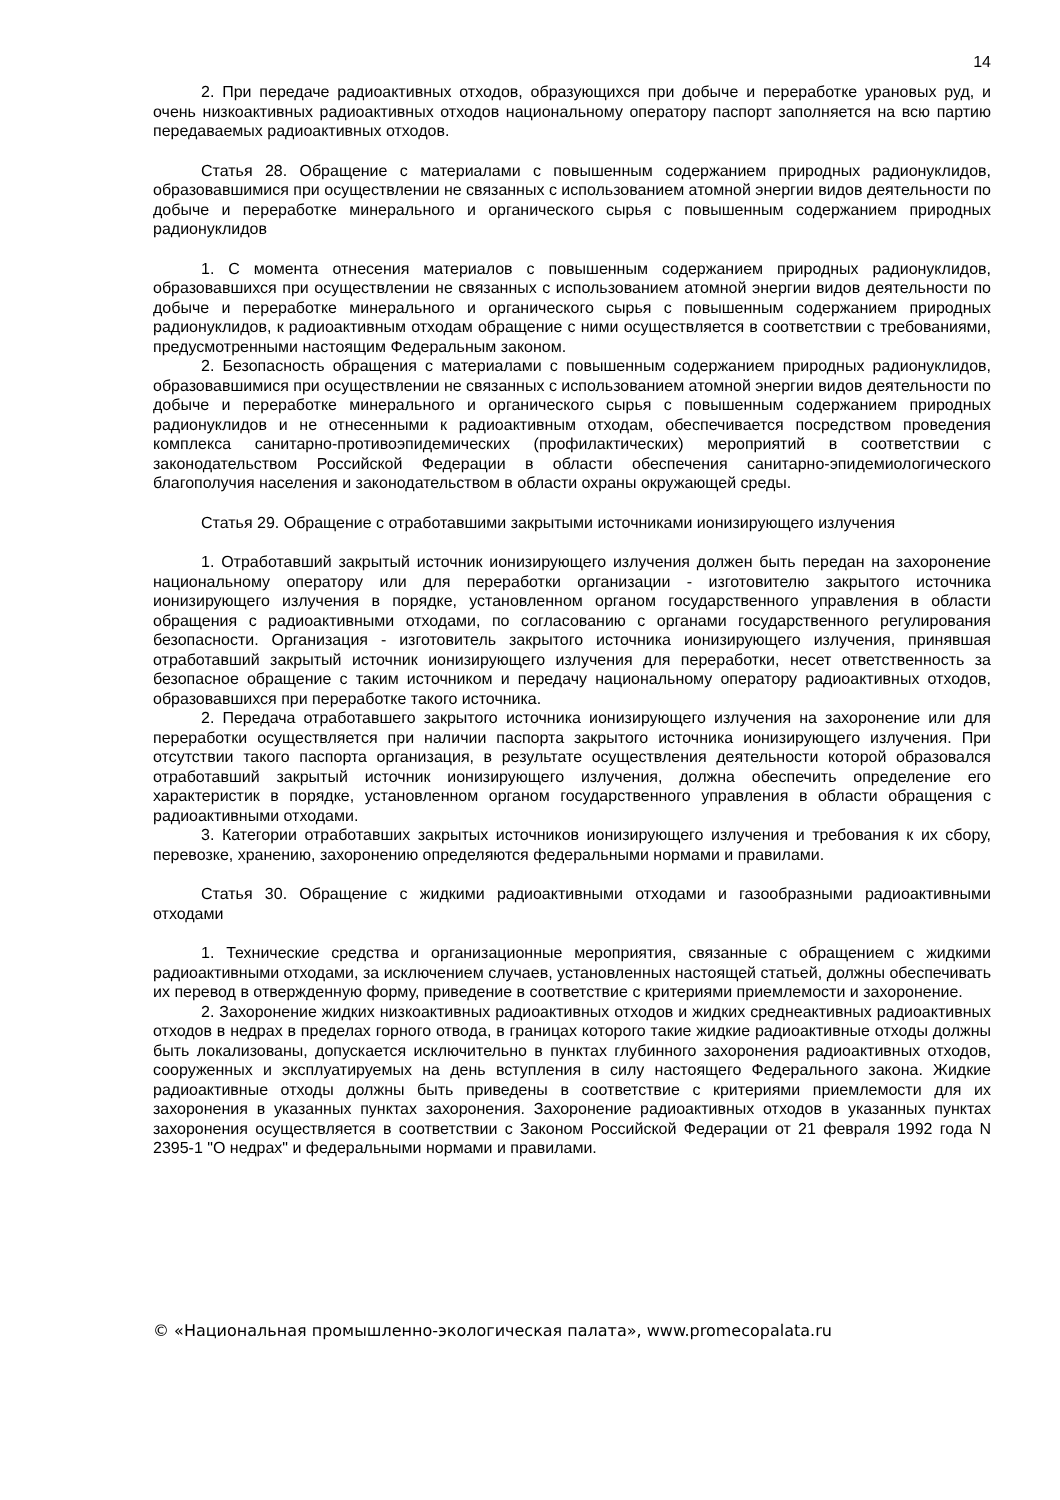14
2. При передаче радиоактивных отходов, образующихся при добыче и переработке урановых руд, и очень низкоактивных радиоактивных отходов национальному оператору паспорт заполняется на всю партию передаваемых радиоактивных отходов.
Статья 28. Обращение с материалами с повышенным содержанием природных радионуклидов, образовавшимися при осуществлении не связанных с использованием атомной энергии видов деятельности по добыче и переработке минерального и органического сырья с повышенным содержанием природных радионуклидов
1. С момента отнесения материалов с повышенным содержанием природных радионуклидов, образовавшихся при осуществлении не связанных с использованием атомной энергии видов деятельности по добыче и переработке минерального и органического сырья с повышенным содержанием природных радионуклидов, к радиоактивным отходам обращение с ними осуществляется в соответствии с требованиями, предусмотренными настоящим Федеральным законом.
2. Безопасность обращения с материалами с повышенным содержанием природных радионуклидов, образовавшимися при осуществлении не связанных с использованием атомной энергии видов деятельности по добыче и переработке минерального и органического сырья с повышенным содержанием природных радионуклидов и не отнесенными к радиоактивным отходам, обеспечивается посредством проведения комплекса санитарно-противоэпидемических (профилактических) мероприятий в соответствии с законодательством Российской Федерации в области обеспечения санитарно-эпидемиологического благополучия населения и законодательством в области охраны окружающей среды.
Статья 29. Обращение с отработавшими закрытыми источниками ионизирующего излучения
1. Отработавший закрытый источник ионизирующего излучения должен быть передан на захоронение национальному оператору или для переработки организации - изготовителю закрытого источника ионизирующего излучения в порядке, установленном органом государственного управления в области обращения с радиоактивными отходами, по согласованию с органами государственного регулирования безопасности. Организация - изготовитель закрытого источника ионизирующего излучения, принявшая отработавший закрытый источник ионизирующего излучения для переработки, несет ответственность за безопасное обращение с таким источником и передачу национальному оператору радиоактивных отходов, образовавшихся при переработке такого источника.
2. Передача отработавшего закрытого источника ионизирующего излучения на захоронение или для переработки осуществляется при наличии паспорта закрытого источника ионизирующего излучения. При отсутствии такого паспорта организация, в результате осуществления деятельности которой образовался отработавший закрытый источник ионизирующего излучения, должна обеспечить определение его характеристик в порядке, установленном органом государственного управления в области обращения с радиоактивными отходами.
3. Категории отработавших закрытых источников ионизирующего излучения и требования к их сбору, перевозке, хранению, захоронению определяются федеральными нормами и правилами.
Статья 30. Обращение с жидкими радиоактивными отходами и газообразными радиоактивными отходами
1. Технические средства и организационные мероприятия, связанные с обращением с жидкими радиоактивными отходами, за исключением случаев, установленных настоящей статьей, должны обеспечивать их перевод в отвержденную форму, приведение в соответствие с критериями приемлемости и захоронение.
2. Захоронение жидких низкоактивных радиоактивных отходов и жидких среднеактивных радиоактивных отходов в недрах в пределах горного отвода, в границах которого такие жидкие радиоактивные отходы должны быть локализованы, допускается исключительно в пунктах глубинного захоронения радиоактивных отходов, сооруженных и эксплуатируемых на день вступления в силу настоящего Федерального закона. Жидкие радиоактивные отходы должны быть приведены в соответствие с критериями приемлемости для их захоронения в указанных пунктах захоронения. Захоронение радиоактивных отходов в указанных пунктах захоронения осуществляется в соответствии с Законом Российской Федерации от 21 февраля 1992 года N 2395-1 "О недрах" и федеральными нормами и правилами.
© «Национальная промышленно-экологическая палата», www.promecopalata.ru